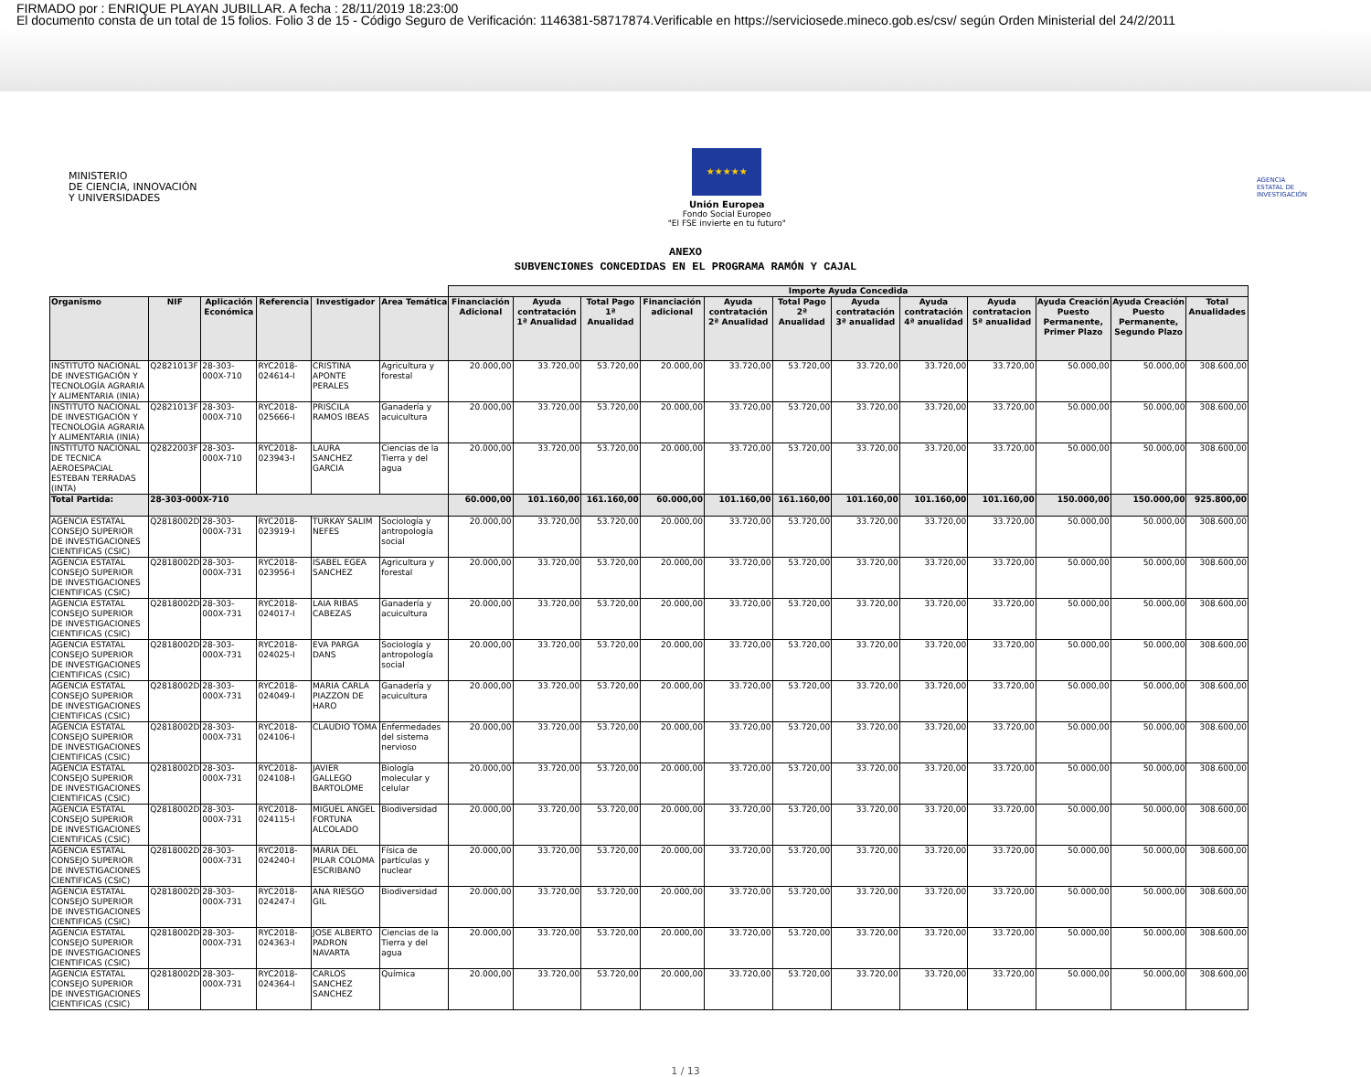FIRMADO por : ENRIQUE PLAYAN JUBILLAR. A fecha : 28/11/2019 18:23:00
El documento consta de un total de 15 folios. Folio 3 de 15 - Código Seguro de Verificación: 1146381-58717874.Verificable en https://serviciosede.mineco.gob.es/csv/ según Orden Ministerial del 24/2/2011
MINISTERIO
DE CIENCIA, INNOVACIÓN
Y UNIVERSIDADES
★★★★★
Unión Europea
Fondo Social Europeo
"El FSE invierte en tu futuro"
AGENCIA
ESTATAL DE
INVESTIGACIÓN
ANEXO
SUBVENCIONES CONCEDIDAS EN EL PROGRAMA RAMÓN Y CAJAL
| | | | | | | Importe Ayuda Concedida | | | | | | | | | | | |
| --- | --- | --- | --- | --- | --- | --- | --- | --- | --- | --- | --- | --- | --- | --- | --- | --- | --- |
| Organismo | NIF | Aplicación Económica | Referencia | Investigador | Area Temática | Financiación Adicional | Ayuda contratación 1ª Anualidad | Total Pago 1ª Anualidad | Financiación adicional | Ayuda contratación 2ª Anualidad | Total Pago 2ª Anualidad | Ayuda contratación 3ª anualidad | Ayuda contratación 4ª anualidad | Ayuda contratacion 5ª anualidad | Ayuda Creación Puesto Permanente, Primer Plazo | Ayuda Creación Puesto Permanente, Segundo Plazo | Total Anualidades |
| INSTITUTO NACIONAL DE INVESTIGACIÓN Y TECNOLOGÍA AGRARIA Y ALIMENTARIA (INIA) | Q2821013F | 28-303-000X-710 | RYC2018-024614-I | CRISTINA APONTE PERALES | Agricultura y forestal | 20.000,00 | 33.720,00 | 53.720,00 | 20.000,00 | 33.720,00 | 53.720,00 | 33.720,00 | 33.720,00 | 33.720,00 | 50.000,00 | 50.000,00 | 308.600,00 |
| INSTITUTO NACIONAL DE INVESTIGACIÓN Y TECNOLOGÍA AGRARIA Y ALIMENTARIA (INIA) | Q2821013F | 28-303-000X-710 | RYC2018-025666-I | PRISCILA RAMOS IBEAS | Ganadería y acuicultura | 20.000,00 | 33.720,00 | 53.720,00 | 20.000,00 | 33.720,00 | 53.720,00 | 33.720,00 | 33.720,00 | 33.720,00 | 50.000,00 | 50.000,00 | 308.600,00 |
| INSTITUTO NACIONAL DE TECNICA AEROESPACIAL ESTEBAN TERRADAS (INTA) | Q2822003F | 28-303-000X-710 | RYC2018-023943-I | LAURA SANCHEZ GARCIA | Ciencias de la Tierra y del agua | 20.000,00 | 33.720,00 | 53.720,00 | 20.000,00 | 33.720,00 | 53.720,00 | 33.720,00 | 33.720,00 | 33.720,00 | 50.000,00 | 50.000,00 | 308.600,00 |
| Total Partida: | 28-303-000X-710 | | | | | 60.000,00 | 101.160,00 | 161.160,00 | 60.000,00 | 101.160,00 | 161.160,00 | 101.160,00 | 101.160,00 | 101.160,00 | 150.000,00 | 150.000,00 | 925.800,00 |
| AGENCIA ESTATAL CONSEJO SUPERIOR DE INVESTIGACIONES CIENTIFICAS (CSIC) | Q2818002D | 28-303-000X-731 | RYC2018-023919-I | TURKAY SALIM NEFES | Sociología y antropología social | 20.000,00 | 33.720,00 | 53.720,00 | 20.000,00 | 33.720,00 | 53.720,00 | 33.720,00 | 33.720,00 | 33.720,00 | 50.000,00 | 50.000,00 | 308.600,00 |
| AGENCIA ESTATAL CONSEJO SUPERIOR DE INVESTIGACIONES CIENTIFICAS (CSIC) | Q2818002D | 28-303-000X-731 | RYC2018-023956-I | ISABEL EGEA SANCHEZ | Agricultura y forestal | 20.000,00 | 33.720,00 | 53.720,00 | 20.000,00 | 33.720,00 | 53.720,00 | 33.720,00 | 33.720,00 | 33.720,00 | 50.000,00 | 50.000,00 | 308.600,00 |
| AGENCIA ESTATAL CONSEJO SUPERIOR DE INVESTIGACIONES CIENTIFICAS (CSIC) | Q2818002D | 28-303-000X-731 | RYC2018-024017-I | LAIA RIBAS CABEZAS | Ganadería y acuicultura | 20.000,00 | 33.720,00 | 53.720,00 | 20.000,00 | 33.720,00 | 53.720,00 | 33.720,00 | 33.720,00 | 33.720,00 | 50.000,00 | 50.000,00 | 308.600,00 |
| AGENCIA ESTATAL CONSEJO SUPERIOR DE INVESTIGACIONES CIENTIFICAS (CSIC) | Q2818002D | 28-303-000X-731 | RYC2018-024025-I | EVA PARGA DANS | Sociología y antropología social | 20.000,00 | 33.720,00 | 53.720,00 | 20.000,00 | 33.720,00 | 53.720,00 | 33.720,00 | 33.720,00 | 33.720,00 | 50.000,00 | 50.000,00 | 308.600,00 |
| AGENCIA ESTATAL CONSEJO SUPERIOR DE INVESTIGACIONES CIENTIFICAS (CSIC) | Q2818002D | 28-303-000X-731 | RYC2018-024049-I | MARIA CARLA PIAZZON DE HARO | Ganadería y acuicultura | 20.000,00 | 33.720,00 | 53.720,00 | 20.000,00 | 33.720,00 | 53.720,00 | 33.720,00 | 33.720,00 | 33.720,00 | 50.000,00 | 50.000,00 | 308.600,00 |
| AGENCIA ESTATAL CONSEJO SUPERIOR DE INVESTIGACIONES CIENTIFICAS (CSIC) | Q2818002D | 28-303-000X-731 | RYC2018-024106-I | CLAUDIO TOMA | Enfermedades del sistema nervioso | 20.000,00 | 33.720,00 | 53.720,00 | 20.000,00 | 33.720,00 | 53.720,00 | 33.720,00 | 33.720,00 | 33.720,00 | 50.000,00 | 50.000,00 | 308.600,00 |
| AGENCIA ESTATAL CONSEJO SUPERIOR DE INVESTIGACIONES CIENTIFICAS (CSIC) | Q2818002D | 28-303-000X-731 | RYC2018-024108-I | JAVIER GALLEGO BARTOLOME | Biología molecular y celular | 20.000,00 | 33.720,00 | 53.720,00 | 20.000,00 | 33.720,00 | 53.720,00 | 33.720,00 | 33.720,00 | 33.720,00 | 50.000,00 | 50.000,00 | 308.600,00 |
| AGENCIA ESTATAL CONSEJO SUPERIOR DE INVESTIGACIONES CIENTIFICAS (CSIC) | Q2818002D | 28-303-000X-731 | RYC2018-024115-I | MIGUEL ANGEL FORTUNA ALCOLADO | Biodiversidad | 20.000,00 | 33.720,00 | 53.720,00 | 20.000,00 | 33.720,00 | 53.720,00 | 33.720,00 | 33.720,00 | 33.720,00 | 50.000,00 | 50.000,00 | 308.600,00 |
| AGENCIA ESTATAL CONSEJO SUPERIOR DE INVESTIGACIONES CIENTIFICAS (CSIC) | Q2818002D | 28-303-000X-731 | RYC2018-024240-I | MARIA DEL PILAR COLOMA ESCRIBANO | Física de partículas y nuclear | 20.000,00 | 33.720,00 | 53.720,00 | 20.000,00 | 33.720,00 | 53.720,00 | 33.720,00 | 33.720,00 | 33.720,00 | 50.000,00 | 50.000,00 | 308.600,00 |
| AGENCIA ESTATAL CONSEJO SUPERIOR DE INVESTIGACIONES CIENTIFICAS (CSIC) | Q2818002D | 28-303-000X-731 | RYC2018-024247-I | ANA RIESGO GIL | Biodiversidad | 20.000,00 | 33.720,00 | 53.720,00 | 20.000,00 | 33.720,00 | 53.720,00 | 33.720,00 | 33.720,00 | 33.720,00 | 50.000,00 | 50.000,00 | 308.600,00 |
| AGENCIA ESTATAL CONSEJO SUPERIOR DE INVESTIGACIONES CIENTIFICAS (CSIC) | Q2818002D | 28-303-000X-731 | RYC2018-024363-I | JOSE ALBERTO PADRON NAVARTA | Ciencias de la Tierra y del agua | 20.000,00 | 33.720,00 | 53.720,00 | 20.000,00 | 33.720,00 | 53.720,00 | 33.720,00 | 33.720,00 | 33.720,00 | 50.000,00 | 50.000,00 | 308.600,00 |
| AGENCIA ESTATAL CONSEJO SUPERIOR DE INVESTIGACIONES CIENTIFICAS (CSIC) | Q2818002D | 28-303-000X-731 | RYC2018-024364-I | CARLOS SANCHEZ SANCHEZ | Química | 20.000,00 | 33.720,00 | 53.720,00 | 20.000,00 | 33.720,00 | 53.720,00 | 33.720,00 | 33.720,00 | 33.720,00 | 50.000,00 | 50.000,00 | 308.600,00 |
1 / 13